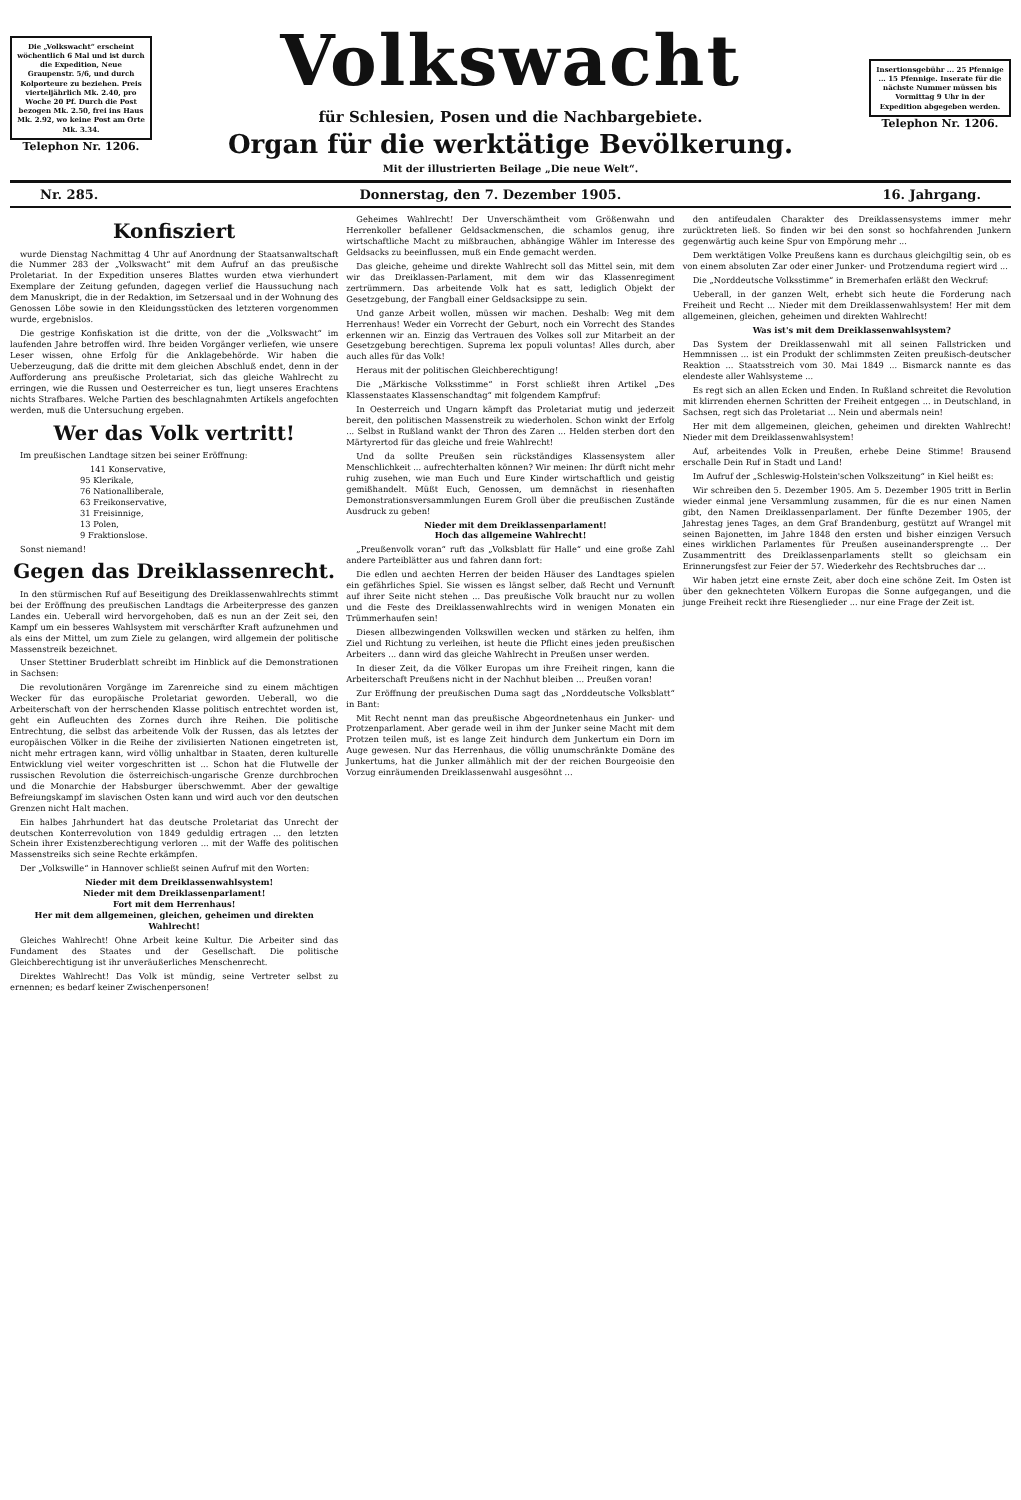Die „Volkswacht“ erscheint wöchentlich 6 Mal und ist durch die Expedition, Neue Graupenstr. 5/6, und durch Kolporteure zu beziehen. Preis vierteljährlich Mk. 2.40, pro Woche 20 Pf. Durch die Post bezogen Mk. 2.50, frei ins Haus Mk. 2.92, wo keine Post am Orte Mk. 3.34.
Telephon Nr. 1206.
Volkswacht
für Schlesien, Posen und die Nachbargebiete.
Organ für die werktätige Bevölkerung.
Mit der illustrierten Beilage „Die neue Welt“.
Insertionsgebühr ... 25 Pfennige ... 15 Pfennige. Inserate für die nächste Nummer müssen bis Vormittag 9 Uhr in der Expedition abgegeben werden.
Telephon Nr. 1206.
Nr. 285. Donnerstag, den 7. Dezember 1905. 16. Jahrgang.
Konfisziert
wurde Dienstag Nachmittag 4 Uhr auf Anordnung der Staatsanwaltschaft die Nummer 283 der „Volkswacht“ mit dem Aufruf an das preußische Proletariat. In der Expedition unseres Blattes wurden etwa vierhundert Exemplare der Zeitung gefunden, dagegen verlief die Haussuchung nach dem Manuskript, die in der Redaktion, im Setzersaal und in der Wohnung des Genossen Löbe sowie in den Kleidungsstücken des letzteren vorgenommen wurde, ergebnislos.
Die gestrige Konfiskation ist die dritte, von der die „Volkswacht“ im laufenden Jahre betroffen wird. Ihre beiden Vorgänger verliefen, wie unsere Leser wissen, ohne Erfolg für die Anklagebehörde. Wir haben die Ueberzeugung, daß die dritte mit dem gleichen Abschluß endet, denn in der Aufforderung ans preußische Proletariat, sich das gleiche Wahlrecht zu erringen, wie die Russen und Oesterreicher es tun, liegt unseres Erachtens nichts Strafbares. Welche Partien des beschlagnahmten Artikels angefochten werden, muß die Untersuchung ergeben.
Wer das Volk vertritt!
Im preußischen Landtage sitzen bei seiner Eröffnung:
141 Konservative,
95 Klerikale,
76 Nationalliberale,
63 Freikonservative,
31 Freisinnige,
13 Polen,
9 Fraktionslose.
Sonst niemand!
Gegen das Dreiklassenrecht.
In den stürmischen Ruf auf Beseitigung des Dreiklassenwahlrechts stimmt bei der Eröffnung des preußischen Landtags die Arbeiterpresse des ganzen Landes ein. Ueberall wird hervorgehoben, daß es nun an der Zeit sei, den Kampf um ein besseres Wahlsystem mit verschärfter Kraft aufzunehmen und als eins der Mittel, um zum Ziele zu gelangen, wird allgemein der politische Massenstreik bezeichnet.
Unser Stettiner Bruderblatt schreibt im Hinblick auf die Demonstrationen in Sachsen:
Die revolutionären Vorgänge im Zarenreiche sind zu einem mächtigen Wecker für das europäische Proletariat geworden. Ueberall, wo die Arbeiterschaft von der herrschenden Klasse politisch entrechtet worden ist, geht ein Aufleuchten des Zornes durch ihre Reihen. Die politische Entrechtung, die selbst das arbeitende Volk der Russen, das als letztes der europäischen Völker in die Reihe der zivilisierten Nationen eingetreten ist, nicht mehr ertragen kann, wird völlig unhaltbar in Staaten, deren kulturelle Entwicklung viel weiter vorgeschritten ist ... Schon hat die Flutwelle der russischen Revolution die österreichisch-ungarische Grenze durchbrochen und die Monarchie der Habsburger überschwemmt. Aber der gewaltige Befreiungskampf im slavischen Osten kann und wird auch vor den deutschen Grenzen nicht Halt machen.
Ein halbes Jahrhundert hat das deutsche Proletariat das Unrecht der deutschen Konterrevolution von 1849 geduldig ertragen ... den letzten Schein ihrer Existenzberechtigung verloren ... mit der Waffe des politischen Massenstreiks sich seine Rechte erkämpfen.
Der „Volkswille“ in Hannover schließt seinen Aufruf mit den Worten:
Nieder mit dem Dreiklassenwahlsystem!
Nieder mit dem Dreiklassenparlament!
Fort mit dem Herrenhaus!
Her mit dem allgemeinen, gleichen, geheimen und direkten Wahlrecht!
Gleiches Wahlrecht! Ohne Arbeit keine Kultur. Die Arbeiter sind das Fundament des Staates und der Gesellschaft. Die politische Gleichberechtigung ist ihr unveräußerliches Menschenrecht.
Direktes Wahlrecht! Das Volk ist mündig, seine Vertreter selbst zu ernennen; es bedarf keiner Zwischenpersonen!
Geheimes Wahlrecht! Der Unverschämtheit vom Größenwahn und Herrenkoller befallener Geldsackmenschen, die schamlos genug, ihre wirtschaftliche Macht zu mißbrauchen, abhängige Wähler im Interesse des Geldsacks zu beeinflussen, muß ein Ende gemacht werden.
Das gleiche, geheime und direkte Wahlrecht soll das Mittel sein, mit dem wir das Dreiklassen-Parlament, mit dem wir das Klassenregiment zertrümmern. Das arbeitende Volk hat es satt, lediglich Objekt der Gesetzgebung, der Fangball einer Geldsacksippe zu sein.
Und ganze Arbeit wollen, müssen wir machen. Deshalb: Weg mit dem Herrenhaus! Weder ein Vorrecht der Geburt, noch ein Vorrecht des Standes erkennen wir an. Einzig das Vertrauen des Volkes soll zur Mitarbeit an der Gesetzgebung berechtigen. Suprema lex populi voluntas! Alles durch, aber auch alles für das Volk!
Heraus mit der politischen Gleichberechtigung!
Die „Märkische Volksstimme“ in Forst schließt ihren Artikel „Des Klassenstaates Klassenschandtag“ mit folgendem Kampfruf:
In Oesterreich und Ungarn kämpft das Proletariat mutig und jederzeit bereit, den politischen Massenstreik zu wiederholen. Schon winkt der Erfolg ... Selbst in Rußland wankt der Thron des Zaren ... Helden sterben dort den Märtyrertod für das gleiche und freie Wahlrecht!
Und da sollte Preußen sein rückständiges Klassensystem aller Menschlichkeit ... aufrechterhalten können? Wir meinen: Ihr dürft nicht mehr ruhig zusehen, wie man Euch und Eure Kinder wirtschaftlich und geistig gemißhandelt. Müßt Euch, Genossen, um demnächst in riesenhaften Demonstrationsversammlungen Eurem Groll über die preußischen Zustände Ausdruck zu geben!
Nieder mit dem Dreiklassenparlament!
Hoch das allgemeine Wahlrecht!
„Preußenvolk voran“ ruft das „Volksblatt für Halle“ und eine große Zahl andere Parteiblätter aus und fahren dann fort:
Die edlen und aechten Herren der beiden Häuser des Landtages spielen ein gefährliches Spiel. Sie wissen es längst selber, daß Recht und Vernunft auf ihrer Seite nicht stehen ... Das preußische Volk braucht nur zu wollen und die Feste des Dreiklassenwahlrechts wird in wenigen Monaten ein Trümmerhaufen sein!
Diesen allbezwingenden Volkswillen wecken und stärken zu helfen, ihm Ziel und Richtung zu verleihen, ist heute die Pflicht eines jeden preußischen Arbeiters ... dann wird das gleiche Wahlrecht in Preußen unser werden.
In dieser Zeit, da die Völker Europas um ihre Freiheit ringen, kann die Arbeiterschaft Preußens nicht in der Nachhut bleiben ... Preußen voran!
Zur Eröffnung der preußischen Duma sagt das „Norddeutsche Volksblatt“ in Bant:
Mit Recht nennt man das preußische Abgeordnetenhaus ein Junker- und Protzenparlament. Aber gerade weil in ihm der Junker seine Macht mit dem Protzen teilen muß, ist es lange Zeit hindurch dem Junkertum ein Dorn im Auge gewesen. Nur das Herrenhaus, die völlig unumschränkte Domäne des Junkertums, hat die Junker allmählich mit der der reichen Bourgeoisie den Vorzug einräumenden Dreiklassenwahl ausgesöhnt ...
den antifeudalen Charakter des Dreiklassensystems immer mehr zurücktreten ließ. So finden wir bei den sonst so hochfahrenden Junkern gegenwärtig auch keine Spur von Empörung mehr ...
Dem werktätigen Volke Preußens kann es durchaus gleichgiltig sein, ob es von einem absoluten Zar oder einer Junker- und Protzenduma regiert wird ...
Die „Norddeutsche Volksstimme“ in Bremerhafen erläßt den Weckruf:
Ueberall, in der ganzen Welt, erhebt sich heute die Forderung nach Freiheit und Recht ... Nieder mit dem Dreiklassenwahlsystem! Her mit dem allgemeinen, gleichen, geheimen und direkten Wahlrecht!
Was ist's mit dem Dreiklassenwahlsystem?
Das System der Dreiklassenwahl mit all seinen Fallstricken und Hemmnissen ... ist ein Produkt der schlimmsten Zeiten preußisch-deutscher Reaktion ... Staatsstreich vom 30. Mai 1849 ... Bismarck nannte es das elendeste aller Wahlsysteme ...
Es regt sich an allen Ecken und Enden. In Rußland schreitet die Revolution mit klirrenden ehernen Schritten der Freiheit entgegen ... in Deutschland, in Sachsen, regt sich das Proletariat ... Nein und abermals nein!
Her mit dem allgemeinen, gleichen, geheimen und direkten Wahlrecht! Nieder mit dem Dreiklassenwahlsystem!
Auf, arbeitendes Volk in Preußen, erhebe Deine Stimme! Brausend erschalle Dein Ruf in Stadt und Land!
Im Aufruf der „Schleswig-Holstein'schen Volkszeitung“ in Kiel heißt es:
Wir schreiben den 5. Dezember 1905. Am 5. Dezember 1905 tritt in Berlin wieder einmal jene Versammlung zusammen, für die es nur einen Namen gibt, den Namen Dreiklassenparlament. Der fünfte Dezember 1905, der Jahrestag jenes Tages, an dem Graf Brandenburg, gestützt auf Wrangel mit seinen Bajonetten, im Jahre 1848 den ersten und bisher einzigen Versuch eines wirklichen Parlamentes für Preußen auseinandersprengte ... Der Zusammentritt des Dreiklassenparlaments stellt so gleichsam ein Erinnerungsfest zur Feier der 57. Wiederkehr des Rechtsbruches dar ...
Wir haben jetzt eine ernste Zeit, aber doch eine schöne Zeit. Im Osten ist über den geknechteten Völkern Europas die Sonne aufgegangen, und die junge Freiheit reckt ihre Riesenglieder ... nur eine Frage der Zeit ist.